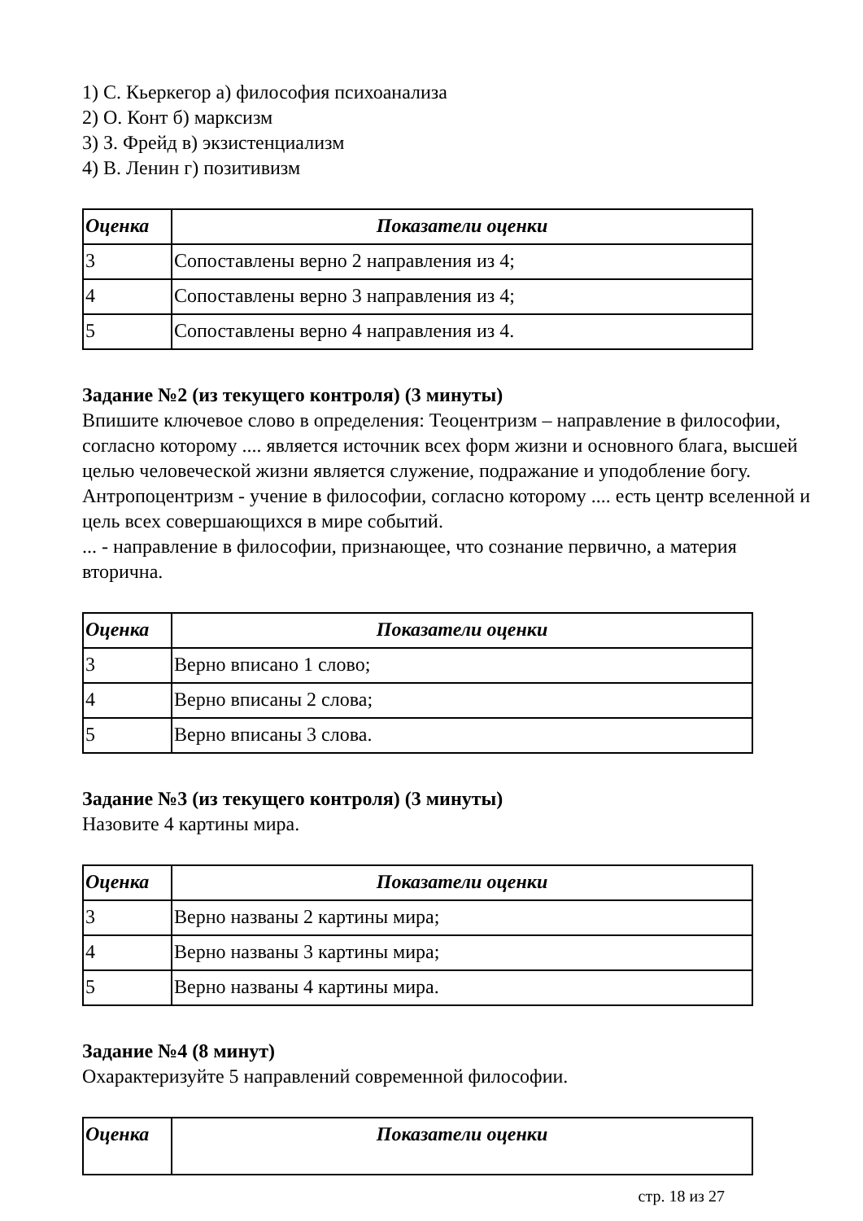1) С. Кьеркегор а) философия психоанализа
2) О. Конт б) марксизм
3) З. Фрейд в) экзистенциализм
4) В. Ленин г) позитивизм
| Оценка | Показатели оценки |
| --- | --- |
| 3 | Сопоставлены верно 2 направления из 4; |
| 4 | Сопоставлены верно 3 направления из 4; |
| 5 | Сопоставлены верно 4 направления из 4. |
Задание №2 (из текущего контроля) (3 минуты)
Впишите ключевое слово в определения: Теоцентризм – направление в философии, согласно которому .... является источник всех форм жизни и основного блага, высшей целью человеческой жизни является служение, подражание и уподобление богу.
Антропоцентризм - учение в философии, согласно которому .... есть центр вселенной и цель всех совершающихся в мире событий.
... - направление в философии, признающее, что сознание первично, а материя вторична.
| Оценка | Показатели оценки |
| --- | --- |
| 3 | Верно вписано 1 слово; |
| 4 | Верно вписаны 2 слова; |
| 5 | Верно вписаны 3 слова. |
Задание №3 (из текущего контроля) (3 минуты)
Назовите 4 картины мира.
| Оценка | Показатели оценки |
| --- | --- |
| 3 | Верно названы 2 картины мира; |
| 4 | Верно названы 3 картины мира; |
| 5 | Верно названы 4 картины мира. |
Задание №4 (8 минут)
Охарактеризуйте 5 направлений современной философии.
| Оценка | Показатели оценки |
| --- | --- |
стр. 18 из 27